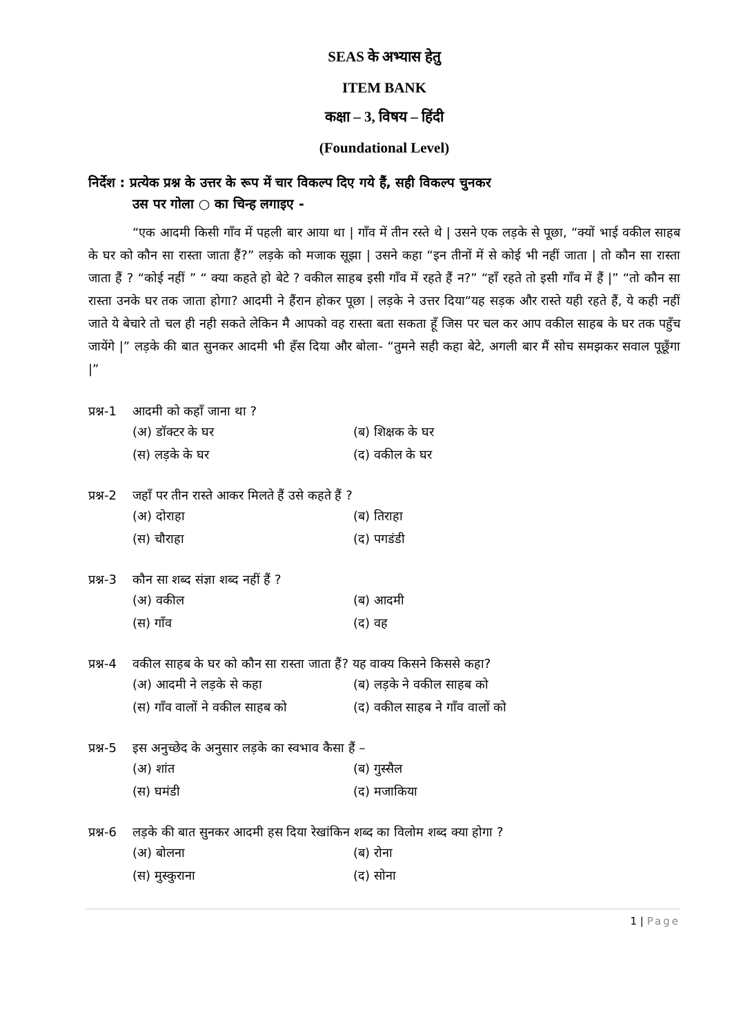SEAS के अभ्यास हेतु
ITEM BANK
कक्षा – 3, विषय – हिंदी
(Foundational Level)
निर्देश : प्रत्येक प्रश्न के उत्तर के रूप में चार विकल्प दिए गये हैं, सही विकल्प चुनकर
उस पर गोला ○ का चिन्ह लगाइए -
“एक आदमी किसी गाँव में पहली बार आया था | गाँव में तीन रस्ते थे | उसने एक लड़के से पूछा, “क्यों भाई वकील साहब के घर को कौन सा रास्ता जाता हैं?” लड़के को मजाक सूझा | उसने कहा “इन तीनों में से कोई भी नहीं जाता | तो कौन सा रास्ता जाता हैं ? “कोई नहीं ” “ क्या कहते हो बेटे ? वकील साहब इसी गाँव में रहते हैं न?” “हाँ रहते तो इसी गाँव में हैं |” “तो कौन सा रास्ता उनके घर तक जाता होगा? आदमी ने हैंरान होकर पूछा | लड़के ने उत्तर दिया“यह सड़क और रास्ते यही रहते हैं, ये कही नहीं जाते ये बेचारे तो चल ही नही सकते लेकिन मै आपको वह रास्ता बता सकता हूँ जिस पर चल कर आप वकील साहब के घर तक पहुँच जायेंगे |” लड़के की बात सुनकर आदमी भी हँस दिया और बोला- “तुमने सही कहा बेटे, अगली बार मैं सोच समझकर सवाल पूछूँगा |”
प्रश्न-1 आदमी को कहाँ जाना था ?
(अ) डॉक्टर के घर (ब) शिक्षक के घर
(स) लड़के के घर (द) वकील के घर
प्रश्न-2 जहाँ पर तीन रास्ते आकर मिलते हैं उसे कहते हैं ?
(अ) दोराहा (ब) तिराहा
(स) चौराहा (द) पगडंडी
प्रश्न-3 कौन सा शब्द संज्ञा शब्द नहीं हैं ?
(अ) वकील (ब) आदमी
(स) गाँव (द) वह
प्रश्न-4 वकील साहब के घर को कौन सा रास्ता जाता हैं? यह वाक्य किसने किससे कहा?
(अ) आदमी ने लड़के से कहा (ब) लड़के ने वकील साहब को
(स) गाँव वालों ने वकील साहब को (द) वकील साहब ने गाँव वालों को
प्रश्न-5 इस अनुच्छेद के अनुसार लड़के का स्वभाव कैसा हैं –
(अ) शांत (ब) गुस्सैल
(स) घमंडी (द) मजाकिया
प्रश्न-6 लड़के की बात सुनकर आदमी हस दिया रेखांकिन शब्द का विलोम शब्द क्या होगा ?
(अ) बोलना (ब) रोना
(स) मुस्कुराना (द) सोना
1 | Page